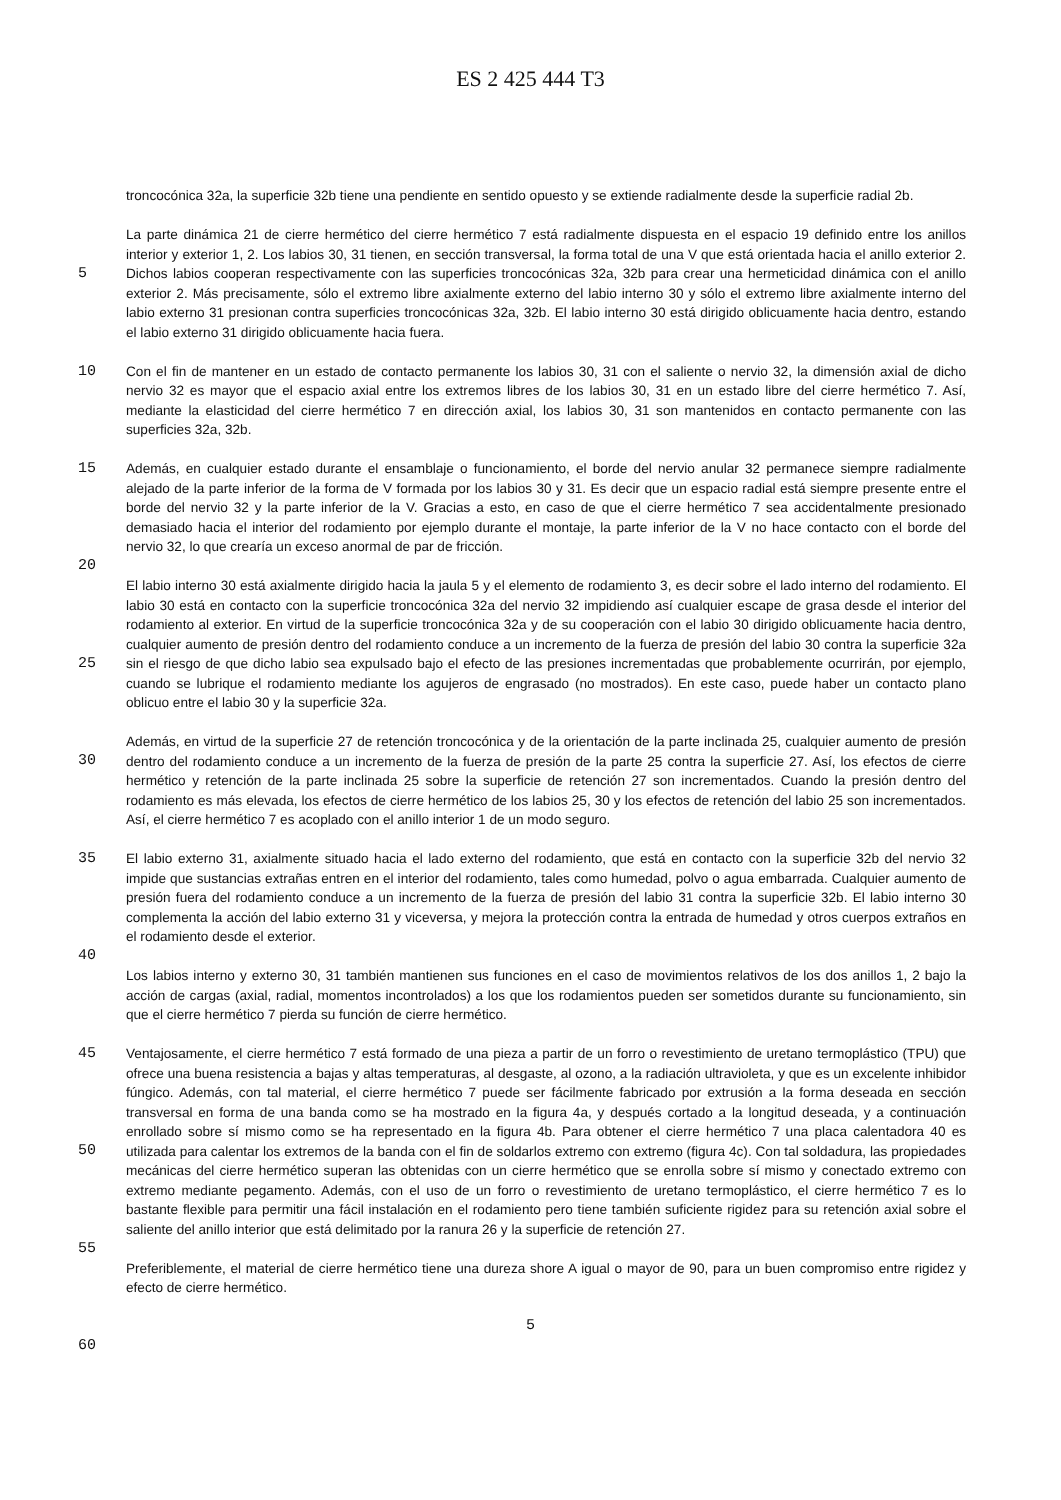ES 2 425 444 T3
troncocónica 32a, la superficie 32b tiene una pendiente en sentido opuesto y se extiende radialmente desde la superficie radial 2b.
5
La parte dinámica 21 de cierre hermético del cierre hermético 7 está radialmente dispuesta en el espacio 19 definido entre los anillos interior y exterior 1, 2. Los labios 30, 31 tienen, en sección transversal, la forma total de una V que está orientada hacia el anillo exterior 2. Dichos labios cooperan respectivamente con las superficies troncocónicas 32a, 32b para crear una hermeticidad dinámica con el anillo exterior 2. Más precisamente, sólo el extremo libre axialmente externo del labio interno 30 y sólo el extremo libre axialmente interno del labio externo 31 presionan contra superficies troncocónicas 32a, 32b. El labio interno 30 está dirigido oblicuamente hacia dentro, estando el labio externo 31 dirigido
10
oblicuamente hacia fuera.
Con el fin de mantener en un estado de contacto permanente los labios 30, 31 con el saliente o nervio 32, la dimensión axial de dicho nervio 32 es mayor que el espacio axial entre los extremos libres de los labios 30, 31 en un estado libre del cierre hermético 7. Así, mediante la elasticidad del cierre hermético 7 en dirección axial, los labios 30, 31 son mantenidos
15
en contacto permanente con las superficies 32a, 32b.
Además, en cualquier estado durante el ensamblaje o funcionamiento, el borde del nervio anular 32 permanece siempre radialmente alejado de la parte inferior de la forma de V formada por los labios 30 y 31. Es decir que un espacio radial está siempre presente entre el borde del nervio 32 y la parte inferior de la V. Gracias a esto, en caso de que el cierre
20
hermético 7 sea accidentalmente presionado demasiado hacia el interior del rodamiento por ejemplo durante el montaje, la parte inferior de la V no hace contacto con el borde del nervio 32, lo que crearía un exceso anormal de par de fricción.
El labio interno 30 está axialmente dirigido hacia la jaula 5 y el elemento de rodamiento 3, es decir sobre el lado interno del rodamiento. El labio 30 está en contacto con la superficie troncocónica 32a del nervio 32 impidiendo así cualquier escape
25
de grasa desde el interior del rodamiento al exterior. En virtud de la superficie troncocónica 32a y de su cooperación con el labio 30 dirigido oblicuamente hacia dentro, cualquier aumento de presión dentro del rodamiento conduce a un incremento de la fuerza de presión del labio 30 contra la superficie 32a sin el riesgo de que dicho labio sea expulsado bajo el efecto de las presiones incrementadas que probablemente ocurrirán, por ejemplo, cuando se lubrique el rodamiento mediante los agujeros de engrasado (no mostrados). En este caso, puede haber un contacto plano oblicuo entre el labio 30 y la
30
superficie 32a.
Además, en virtud de la superficie 27 de retención troncocónica y de la orientación de la parte inclinada 25, cualquier aumento de presión dentro del rodamiento conduce a un incremento de la fuerza de presión de la parte 25 contra la superficie 27. Así, los efectos de cierre hermético y retención de la parte inclinada 25 sobre la superficie de retención 27
35
son incrementados. Cuando la presión dentro del rodamiento es más elevada, los efectos de cierre hermético de los labios 25, 30 y los efectos de retención del labio 25 son incrementados. Así, el cierre hermético 7 es acoplado con el anillo interior 1 de un modo seguro.
El labio externo 31, axialmente situado hacia el lado externo del rodamiento, que está en contacto con la superficie 32b del
40
nervio 32 impide que sustancias extrañas entren en el interior del rodamiento, tales como humedad, polvo o agua embarrada. Cualquier aumento de presión fuera del rodamiento conduce a un incremento de la fuerza de presión del labio 31 contra la superficie 32b. El labio interno 30 complementa la acción del labio externo 31 y viceversa, y mejora la protección contra la entrada de humedad y otros cuerpos extraños en el rodamiento desde el exterior.
45
Los labios interno y externo 30, 31 también mantienen sus funciones en el caso de movimientos relativos de los dos anillos 1, 2 bajo la acción de cargas (axial, radial, momentos incontrolados) a los que los rodamientos pueden ser sometidos durante su funcionamiento, sin que el cierre hermético 7 pierda su función de cierre hermético.
Ventajosamente, el cierre hermético 7 está formado de una pieza a partir de un forro o revestimiento de uretano
50
termoplástico (TPU) que ofrece una buena resistencia a bajas y altas temperaturas, al desgaste, al ozono, a la radiación ultravioleta, y que es un excelente inhibidor fúngico. Además, con tal material, el cierre hermético 7 puede ser fácilmente fabricado por extrusión a la forma deseada en sección transversal en forma de una banda como se ha mostrado en la figura 4a, y después cortado a la longitud deseada, y a continuación enrollado sobre sí mismo como se ha representado en la figura 4b. Para obtener el cierre hermético 7 una placa calentadora 40 es utilizada para calentar los extremos de la
55
banda con el fin de soldarlos extremo con extremo (figura 4c). Con tal soldadura, las propiedades mecánicas del cierre hermético superan las obtenidas con un cierre hermético que se enrolla sobre sí mismo y conectado extremo con extremo mediante pegamento. Además, con el uso de un forro o revestimiento de uretano termoplástico, el cierre hermético 7 es lo bastante flexible para permitir una fácil instalación en el rodamiento pero tiene también suficiente rigidez para su retención axial sobre el saliente del anillo interior que está delimitado por la ranura 26 y la superficie de retención 27.
60
Preferiblemente, el material de cierre hermético tiene una dureza shore A igual o mayor de 90, para un buen compromiso entre rigidez y efecto de cierre hermético.
5